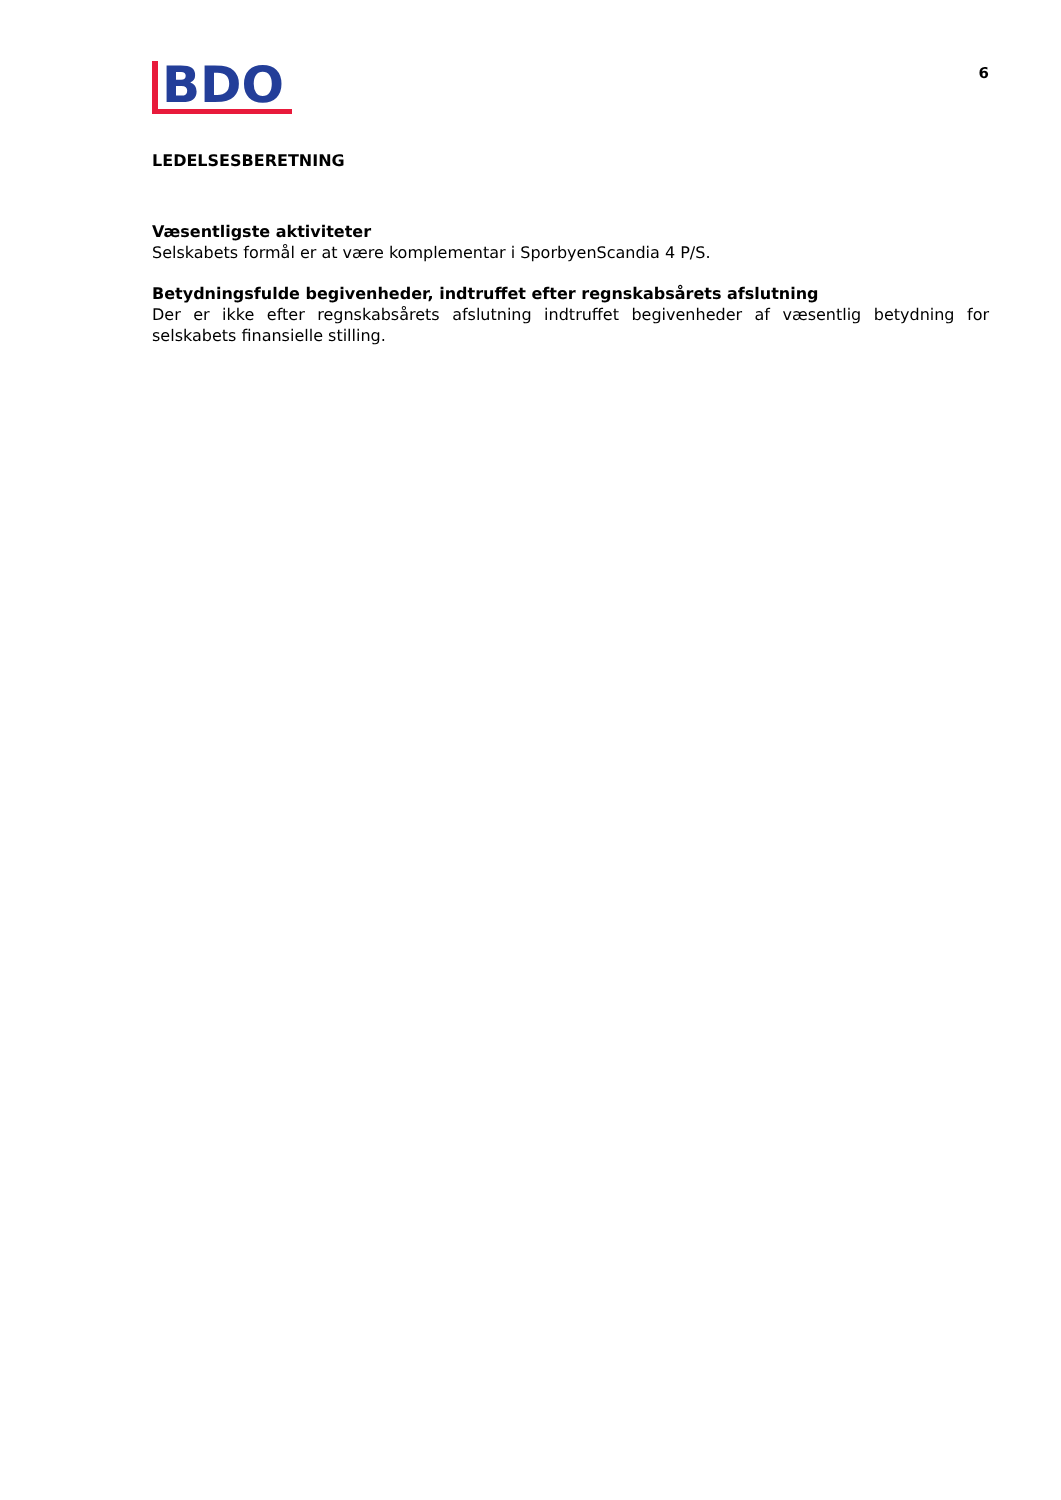BDO
6
LEDELSESBERETNING
Væsentligste aktiviteter
Selskabets formål er at være komplementar i SporbyenScandia 4 P/S.
Betydningsfulde begivenheder, indtruffet efter regnskabsårets afslutning
Der er ikke efter regnskabsårets afslutning indtruffet begivenheder af væsentlig betydning for selskabets finansielle stilling.